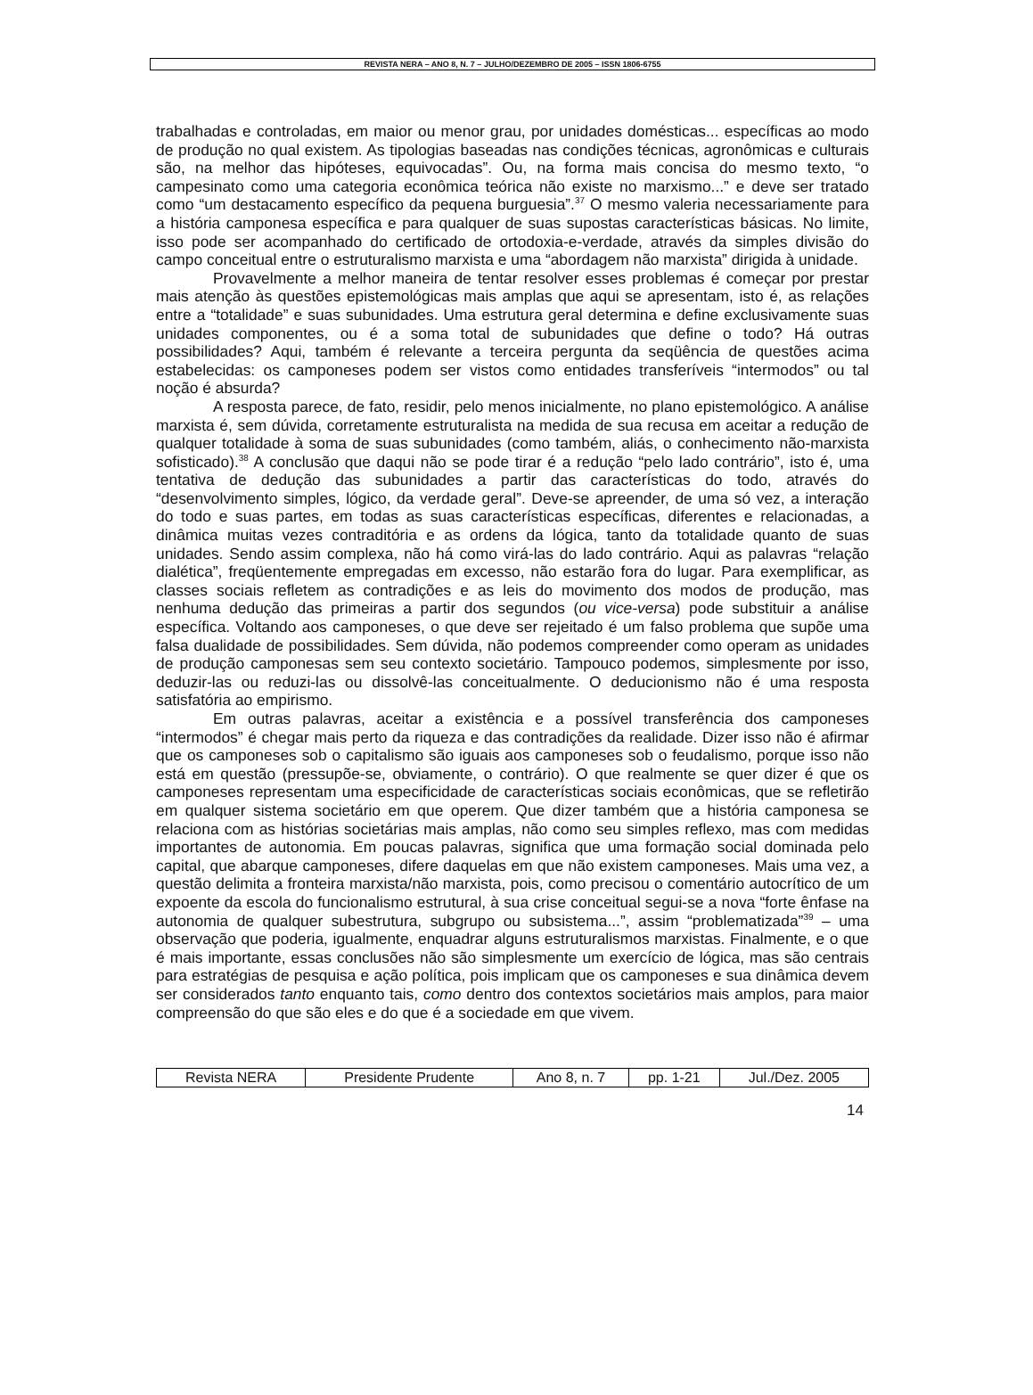REVISTA NERA – ANO 8, N. 7 – JULHO/DEZEMBRO DE 2005 – ISSN 1806-6755
trabalhadas e controladas, em maior ou menor grau, por unidades domésticas... específicas ao modo de produção no qual existem. As tipologias baseadas nas condições técnicas, agronômicas e culturais são, na melhor das hipóteses, equivocadas”. Ou, na forma mais concisa do mesmo texto, “o campesinato como uma categoria econômica teórica não existe no marxismo...” e deve ser tratado como “um destacamento específico da pequena burguesia”.<sup>37</sup> O mesmo valeria necessariamente para a história camponesa específica e para qualquer de suas supostas características básicas. No limite, isso pode ser acompanhado do certificado de ortodoxia-e-verdade, através da simples divisão do campo conceitual entre o estruturalismo marxista e uma “abordagem não marxista” dirigida à unidade.
Provavelmente a melhor maneira de tentar resolver esses problemas é começar por prestar mais atenção às questões epistemológicas mais amplas que aqui se apresentam, isto é, as relações entre a “totalidade” e suas subunidades. Uma estrutura geral determina e define exclusivamente suas unidades componentes, ou é a soma total de subunidades que define o todo? Há outras possibilidades? Aqui, também é relevante a terceira pergunta da seqüência de questões acima estabelecidas: os camponeses podem ser vistos como entidades transferíveis “intermodos” ou tal noção é absurda?
A resposta parece, de fato, residir, pelo menos inicialmente, no plano epistemológico. A análise marxista é, sem dúvida, corretamente estruturalista na medida de sua recusa em aceitar a redução de qualquer totalidade à soma de suas subunidades (como também, aliás, o conhecimento não-marxista sofisticado).<sup>38</sup> A conclusão que daqui não se pode tirar é a redução “pelo lado contrário”, isto é, uma tentativa de dedução das subunidades a partir das características do todo, através do “desenvolvimento simples, lógico, da verdade geral”. Deve-se apreender, de uma só vez, a interação do todo e suas partes, em todas as suas características específicas, diferentes e relacionadas, a dinâmica muitas vezes contraditória e as ordens da lógica, tanto da totalidade quanto de suas unidades. Sendo assim complexa, não há como virá-las do lado contrário. Aqui as palavras “relação dialética”, freqüentemente empregadas em excesso, não estarão fora do lugar. Para exemplificar, as classes sociais refletem as contradições e as leis do movimento dos modos de produção, mas nenhuma dedução das primeiras a partir dos segundos (ou vice-versa) pode substituir a análise específica. Voltando aos camponeses, o que deve ser rejeitado é um falso problema que supõe uma falsa dualidade de possibilidades. Sem dúvida, não podemos compreender como operam as unidades de produção camponesas sem seu contexto societário. Tampouco podemos, simplesmente por isso, deduzir-las ou reduzi-las ou dissolvê-las conceitualmente. O deducionismo não é uma resposta satisfatória ao empirismo.
Em outras palavras, aceitar a existência e a possível transferência dos camponeses “intermodos” é chegar mais perto da riqueza e das contradições da realidade. Dizer isso não é afirmar que os camponeses sob o capitalismo são iguais aos camponeses sob o feudalismo, porque isso não está em questão (pressupõe-se, obviamente, o contrário). O que realmente se quer dizer é que os camponeses representam uma especificidade de características sociais econômicas, que se refletirão em qualquer sistema societário em que operem. Que dizer também que a história camponesa se relaciona com as histórias societárias mais amplas, não como seu simples reflexo, mas com medidas importantes de autonomia. Em poucas palavras, significa que uma formação social dominada pelo capital, que abarque camponeses, difere daquelas em que não existem camponeses. Mais uma vez, a questão delimita a fronteira marxista/não marxista, pois, como precisou o comentário autocrítico de um expoente da escola do funcionalismo estrutural, à sua crise conceitual segui-se a nova “forte ênfase na autonomia de qualquer subestrutura, subgrupo ou subsistema...”, assim “problematizada”<sup>39</sup> – uma observação que poderia, igualmente, enquadrar alguns estruturalismos marxistas. Finalmente, e o que é mais importante, essas conclusões não são simplesmente um exercício de lógica, mas são centrais para estratégias de pesquisa e ação política, pois implicam que os camponeses e sua dinâmica devem ser considerados tanto enquanto tais, como dentro dos contextos societários mais amplos, para maior compreensão do que são eles e do que é a sociedade em que vivem.
| Revista NERA | Presidente Prudente | Ano 8, n. 7 | pp. 1-21 | Jul./Dez. 2005 |
14